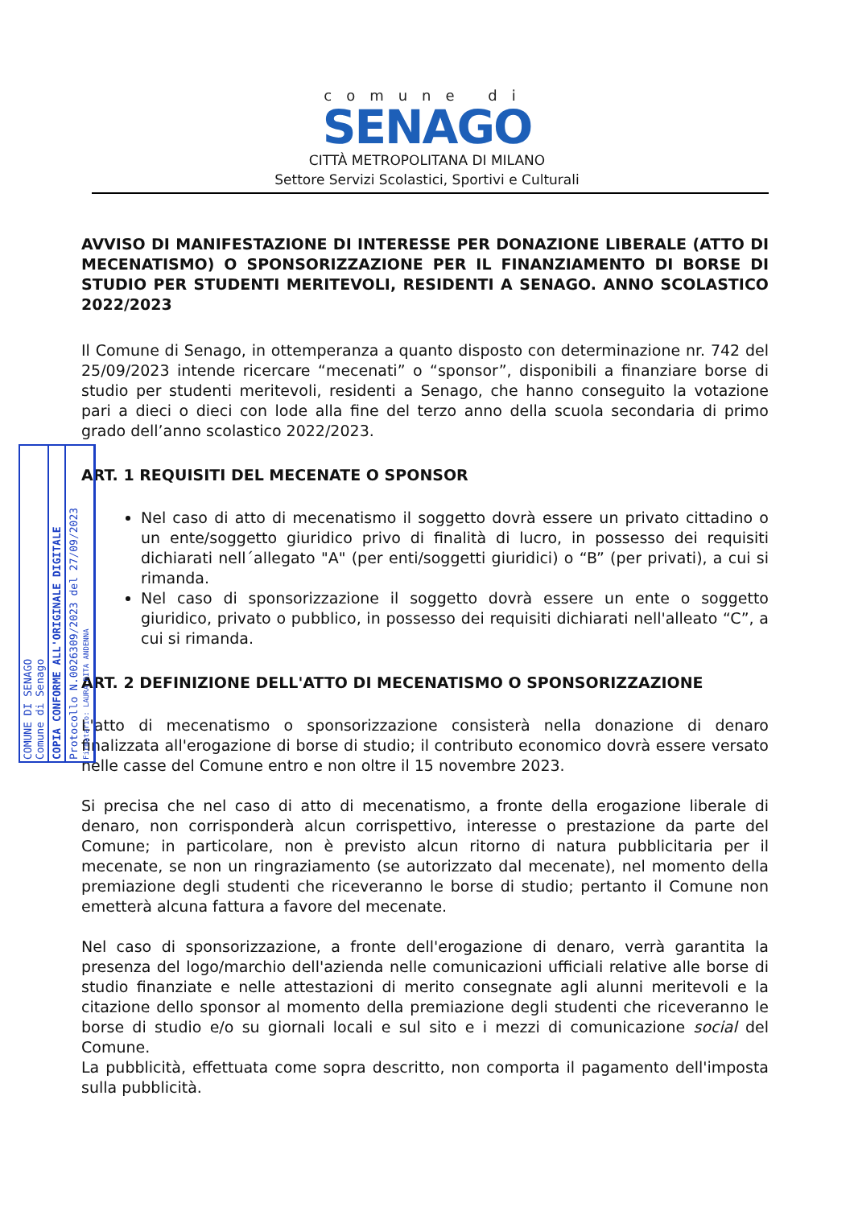comune di
SENAGO
CITTÀ METROPOLITANA DI MILANO
Settore Servizi Scolastici, Sportivi e Culturali
AVVISO DI MANIFESTAZIONE DI INTERESSE PER DONAZIONE LIBERALE (ATTO DI MECENATISMO) O SPONSORIZZAZIONE PER IL FINANZIAMENTO DI BORSE DI STUDIO PER STUDENTI MERITEVOLI, RESIDENTI A SENAGO. ANNO SCOLASTICO 2022/2023
Il Comune di Senago, in ottemperanza a quanto disposto con determinazione nr. 742 del 25/09/2023 intende ricercare “mecenati” o “sponsor”, disponibili a finanziare borse di studio per studenti meritevoli, residenti a Senago, che hanno conseguito la votazione pari a dieci o dieci con lode alla fine del terzo anno della scuola secondaria di primo grado dell’anno scolastico 2022/2023.
ART. 1 REQUISITI DEL MECENATE O SPONSOR
Nel caso di atto di mecenatismo il soggetto dovrà essere un privato cittadino o un ente/soggetto giuridico privo di finalità di lucro, in possesso dei requisiti dichiarati nell´allegato "A" (per enti/soggetti giuridici) o “B” (per privati), a cui si rimanda.
Nel caso di sponsorizzazione il soggetto dovrà essere un ente o soggetto giuridico, privato o pubblico, in possesso dei requisiti dichiarati nell'alleato “C”, a cui si rimanda.
ART. 2 DEFINIZIONE DELL'ATTO DI MECENATISMO O SPONSORIZZAZIONE
L'atto di mecenatismo o sponsorizzazione consisterà nella donazione di denaro finalizzata all'erogazione di borse di studio; il contributo economico dovrà essere versato nelle casse del Comune entro e non oltre il 15 novembre 2023.
Si precisa che nel caso di atto di mecenatismo, a fronte della erogazione liberale di denaro, non corrisponderà alcun corrispettivo, interesse o prestazione da parte del Comune; in particolare, non è previsto alcun ritorno di natura pubblicitaria per il mecenate, se non un ringraziamento (se autorizzato dal mecenate), nel momento della premiazione degli studenti che riceveranno le borse di studio; pertanto il Comune non emetterà alcuna fattura a favore del mecenate.
Nel caso di sponsorizzazione, a fronte dell'erogazione di denaro, verrà garantita la presenza del logo/marchio dell'azienda nelle comunicazioni ufficiali relative alle borse di studio finanziate e nelle attestazioni di merito consegnate agli alunni meritevoli e la citazione dello sponsor al momento della premiazione degli studenti che riceveranno le borse di studio e/o su giornali locali e sul sito e i mezzi di comunicazione social del Comune.
La pubblicità, effettuata come sopra descritto, non comporta il pagamento dell'imposta sulla pubblicità.
COMUNE DI SENAGO
Comune di Senago
COPIA CONFORME ALL'ORIGINALE DIGITALE
Protocollo N.0026309/2023 del 27/09/2023
Firmatario: LAURA RITA ANDENNA